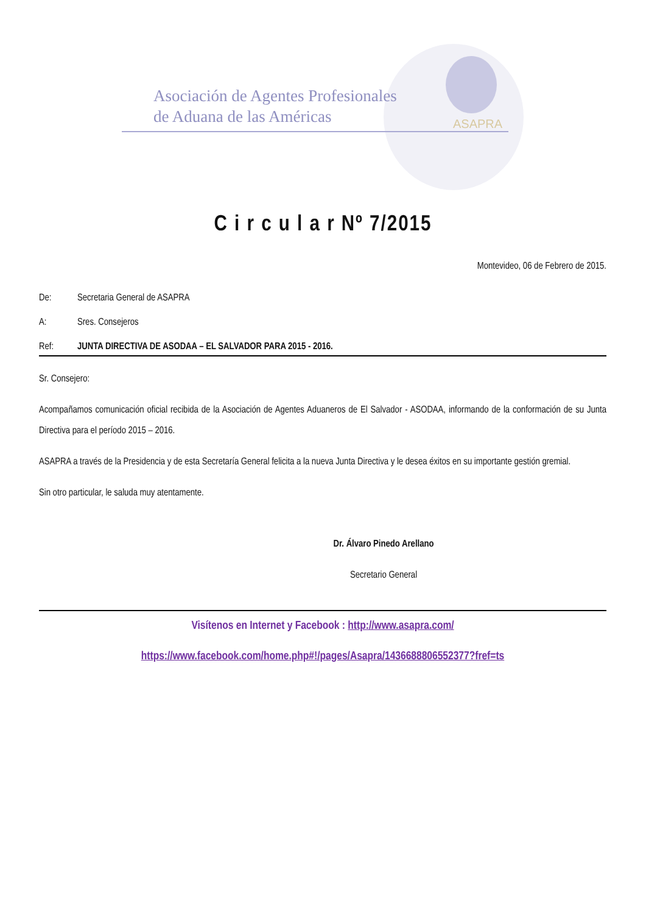ASAPRA
Asociación de Agentes Profesionales
de Aduana de las Américas
C i r c u l a r Nº 7/2015
Montevideo, 06 de Febrero de 2015.
De: Secretaria General de ASAPRA
A: Sres. Consejeros
Ref: JUNTA DIRECTIVA DE ASODAA – EL SALVADOR PARA 2015 - 2016.
Sr. Consejero:
Acompañamos comunicación oficial recibida de la Asociación de Agentes Aduaneros de El Salvador - ASODAA, informando de la conformación de su Junta Directiva para el período 2015 – 2016.
ASAPRA a través de la Presidencia y de esta Secretaría General felicita a la nueva Junta Directiva y le desea éxitos en su importante gestión gremial.
Sin otro particular, le saluda muy atentamente.
Dr. Álvaro Pinedo Arellano
Secretario General
Visítenos en Internet y Facebook : http://www.asapra.com/
https://www.facebook.com/home.php#!/pages/Asapra/143668880655237​7?fref=ts